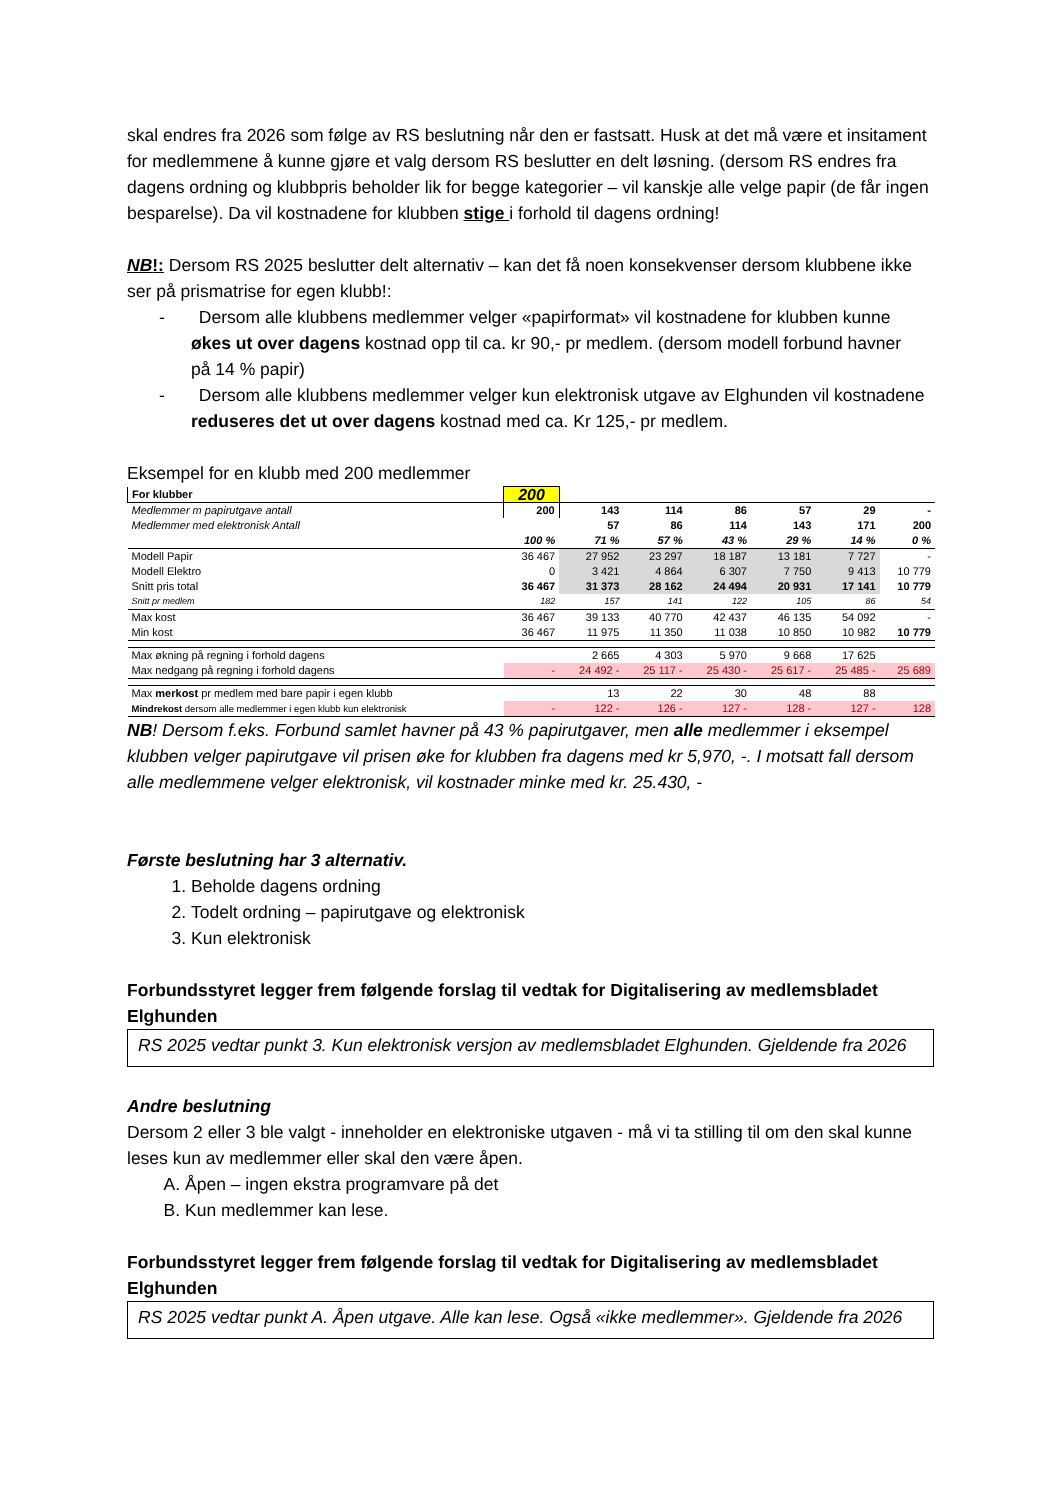skal endres fra 2026 som følge av RS beslutning når den er fastsatt. Husk at det må være et insitament for medlemmene å kunne gjøre et valg dersom RS beslutter en delt løsning. (dersom RS endres fra dagens ordning og klubbpris beholder lik for begge kategorier – vil kanskje alle velge papir (de får ingen besparelse). Da vil kostnadene for klubben stige i forhold til dagens ordning!
NB!: Dersom RS 2025 beslutter delt alternativ – kan det få noen konsekvenser dersom klubbene ikke ser på prismatrise for egen klubb!:
- Dersom alle klubbens medlemmer velger «papirformat» vil kostnadene for klubben kunne
økes ut over dagens kostnad opp til ca. kr 90,- pr medlem. (dersom modell forbund havner
på 14 % papir)
- Dersom alle klubbens medlemmer velger kun elektronisk utgave av Elghunden vil kostnadene
reduseres det ut over dagens kostnad med ca. Kr 125,- pr medlem.
Eksempel for en klubb med 200 medlemmer
| For klubber | 200 | | | | | | |
| Medlemmer m papirutgave antall | 200 | 143 | 114 | 86 | 57 | 29 | - |
| Medlemmer med elektronisk Antall | | 57 | 86 | 114 | 143 | 171 | 200 |
| | 100 % | 71 % | 57 % | 43 % | 29 % | 14 % | 0 % |
| Modell Papir | 36 467 | 27 952 | 23 297 | 18 187 | 13 181 | 7 727 | - |
| Modell Elektro | 0 | 3 421 | 4 864 | 6 307 | 7 750 | 9 413 | 10 779 |
| Snitt pris total | 36 467 | 31 373 | 28 162 | 24 494 | 20 931 | 17 141 | 10 779 |
| Snitt pr medlem | 182 | 157 | 141 | 122 | 105 | 86 | 54 |
| Max kost | 36 467 | 39 133 | 40 770 | 42 437 | 46 135 | 54 092 | - |
| Min kost | 36 467 | 11 975 | 11 350 | 11 038 | 10 850 | 10 982 | 10 779 |
| Max økning på regning i forhold dagens | | 2 665 | 4 303 | 5 970 | 9 668 | 17 625 | |
| Max nedgang på regning i forhold dagens | - | 24 492 - | 25 117 - | 25 430 - | 25 617 - | 25 485 - | 25 689 |
| Max merkost pr medlem med bare papir i egen klubb | | 13 | 22 | 30 | 48 | 88 | |
| Mindrekost dersom alle medlemmer i egen klubb kun elektronisk | - | 122 - | 126 - | 127 - | 128 - | 127 - | 128 |
NB! Dersom f.eks. Forbund samlet havner på 43 % papirutgaver, men alle medlemmer i eksempel klubben velger papirutgave vil prisen øke for klubben fra dagens med kr 5,970, -. I motsatt fall dersom alle medlemmene velger elektronisk, vil kostnader minke med kr. 25.430, -
Første beslutning har 3 alternativ.
1. Beholde dagens ordning
2. Todelt ordning – papirutgave og elektronisk
3. Kun elektronisk
Forbundsstyret legger frem følgende forslag til vedtak for Digitalisering av medlemsbladet Elghunden
RS 2025 vedtar punkt 3. Kun elektronisk versjon av medlemsbladet Elghunden. Gjeldende fra 2026
Andre beslutning
Dersom 2 eller 3 ble valgt - inneholder en elektroniske utgaven - må vi ta stilling til om den skal kunne leses kun av medlemmer eller skal den være åpen.
A. Åpen – ingen ekstra programvare på det
B. Kun medlemmer kan lese.
Forbundsstyret legger frem følgende forslag til vedtak for Digitalisering av medlemsbladet Elghunden
RS 2025 vedtar punkt A. Åpen utgave. Alle kan lese. Også «ikke medlemmer». Gjeldende fra 2026